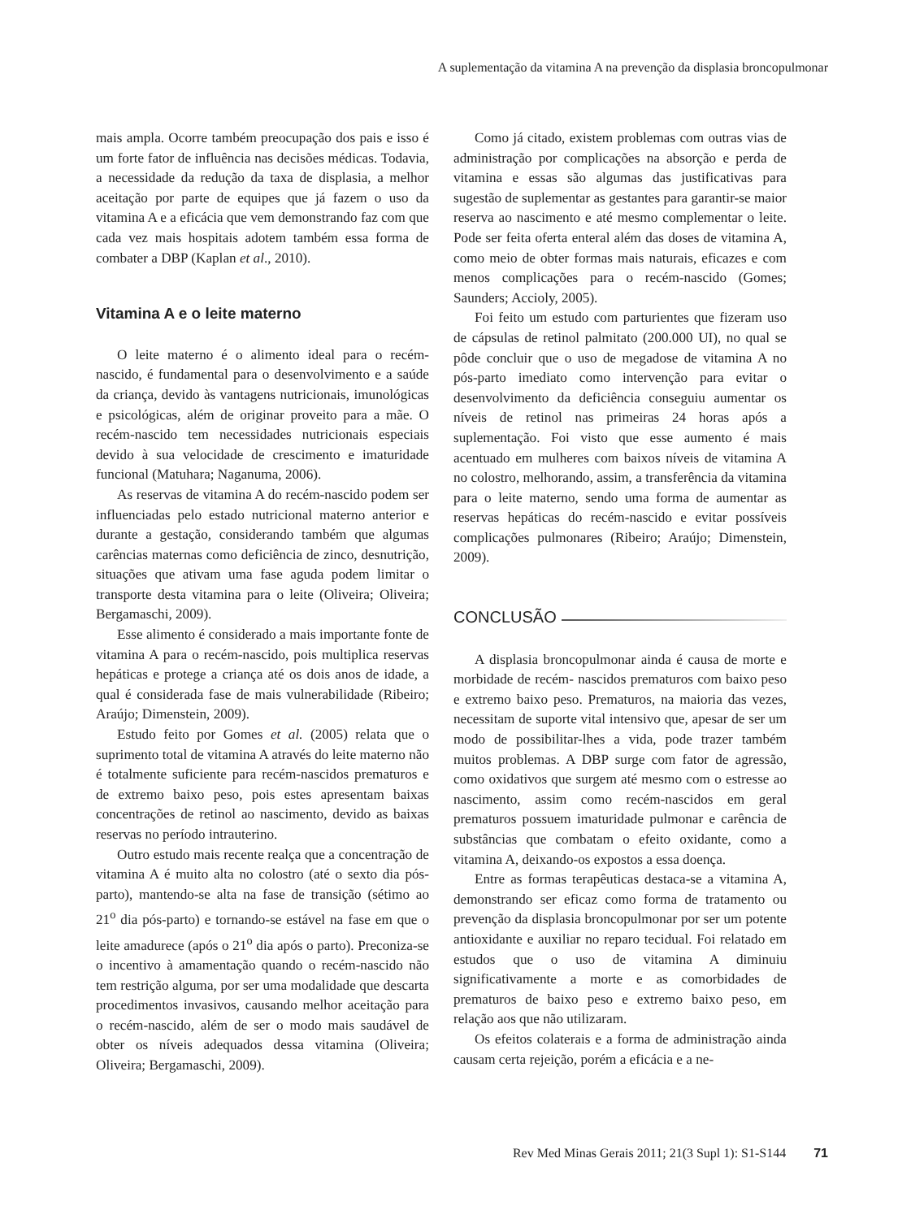A suplementação da vitamina A na prevenção da displasia broncopulmonar
mais ampla. Ocorre também preocupação dos pais e isso é um forte fator de influência nas decisões médicas. Todavia, a necessidade da redução da taxa de displasia, a melhor aceitação por parte de equipes que já fazem o uso da vitamina A e a eficácia que vem demonstrando faz com que cada vez mais hospitais adotem também essa forma de combater a DBP (Kaplan et al., 2010).
Vitamina A e o leite materno
O leite materno é o alimento ideal para o recém-nascido, é fundamental para o desenvolvimento e a saúde da criança, devido às vantagens nutricionais, imunológicas e psicológicas, além de originar proveito para a mãe. O recém-nascido tem necessidades nutricionais especiais devido à sua velocidade de crescimento e imaturidade funcional (Matuhara; Naganuma, 2006).
As reservas de vitamina A do recém-nascido podem ser influenciadas pelo estado nutricional materno anterior e durante a gestação, considerando também que algumas carências maternas como deficiência de zinco, desnutrição, situações que ativam uma fase aguda podem limitar o transporte desta vitamina para o leite (Oliveira; Oliveira; Bergamaschi, 2009).
Esse alimento é considerado a mais importante fonte de vitamina A para o recém-nascido, pois multiplica reservas hepáticas e protege a criança até os dois anos de idade, a qual é considerada fase de mais vulnerabilidade (Ribeiro; Araújo; Dimenstein, 2009).
Estudo feito por Gomes et al. (2005) relata que o suprimento total de vitamina A através do leite materno não é totalmente suficiente para recém-nascidos prematuros e de extremo baixo peso, pois estes apresentam baixas concentrações de retinol ao nascimento, devido as baixas reservas no período intrauterino.
Outro estudo mais recente realça que a concentração de vitamina A é muito alta no colostro (até o sexto dia pós-parto), mantendo-se alta na fase de transição (sétimo ao 21<sup>o</sup> dia pós-parto) e tornando-se estável na fase em que o leite amadurece (após o 21<sup>o</sup> dia após o parto). Preconiza-se o incentivo à amamentação quando o recém-nascido não tem restrição alguma, por ser uma modalidade que descarta procedimentos invasivos, causando melhor aceitação para o recém-nascido, além de ser o modo mais saudável de obter os níveis adequados dessa vitamina (Oliveira; Oliveira; Bergamaschi, 2009).
Como já citado, existem problemas com outras vias de administração por complicações na absorção e perda de vitamina e essas são algumas das justificativas para sugestão de suplementar as gestantes para garantir-se maior reserva ao nascimento e até mesmo complementar o leite. Pode ser feita oferta enteral além das doses de vitamina A, como meio de obter formas mais naturais, eficazes e com menos complicações para o recém-nascido (Gomes; Saunders; Accioly, 2005).
Foi feito um estudo com parturientes que fizeram uso de cápsulas de retinol palmitato (200.000 UI), no qual se pôde concluir que o uso de megadose de vitamina A no pós-parto imediato como intervenção para evitar o desenvolvimento da deficiência conseguiu aumentar os níveis de retinol nas primeiras 24 horas após a suplementação. Foi visto que esse aumento é mais acentuado em mulheres com baixos níveis de vitamina A no colostro, melhorando, assim, a transferência da vitamina para o leite materno, sendo uma forma de aumentar as reservas hepáticas do recém-nascido e evitar possíveis complicações pulmonares (Ribeiro; Araújo; Dimenstein, 2009).
CONCLUSÃO
A displasia broncopulmonar ainda é causa de morte e morbidade de recém- nascidos prematuros com baixo peso e extremo baixo peso. Prematuros, na maioria das vezes, necessitam de suporte vital intensivo que, apesar de ser um modo de possibilitar-lhes a vida, pode trazer também muitos problemas. A DBP surge com fator de agressão, como oxidativos que surgem até mesmo com o estresse ao nascimento, assim como recém-nascidos em geral prematuros possuem imaturidade pulmonar e carência de substâncias que combatam o efeito oxidante, como a vitamina A, deixando-os expostos a essa doença.
Entre as formas terapêuticas destaca-se a vitamina A, demonstrando ser eficaz como forma de tratamento ou prevenção da displasia broncopulmonar por ser um potente antioxidante e auxiliar no reparo tecidual. Foi relatado em estudos que o uso de vitamina A diminuiu significativamente a morte e as comorbidades de prematuros de baixo peso e extremo baixo peso, em relação aos que não utilizaram.
Os efeitos colaterais e a forma de administração ainda causam certa rejeição, porém a eficácia e a ne-
Rev Med Minas Gerais 2011; 21(3 Supl 1): S1-S144 71